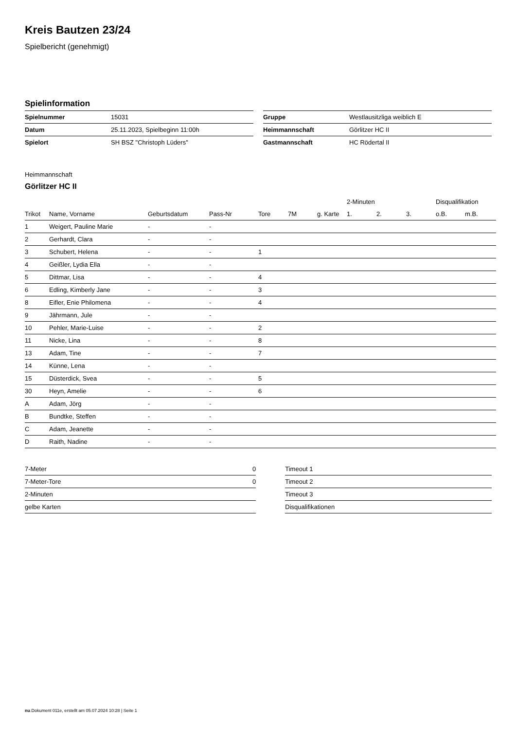Kreis Bautzen 23/24
Spielbericht (genehmigt)
Spielinformation
| Spielnummer | 15031 |
| Datum | 25.11.2023, Spielbeginn 11:00h |
| Spielort | SH BSZ "Christoph Lüders" |
| Gruppe | Westlausitzliga weiblich E |
| Heimmannschaft | Görlitzer HC II |
| Gastmannschaft | HC Rödertal II |
Heimmannschaft
Görlitzer HC II
| | | | | | | | 2-Minuten | | | Disqualifikation | |
| --- | --- | --- | --- | --- | --- | --- | --- | --- | --- | --- | --- |
| Trikot | Name, Vorname | Geburtsdatum | Pass-Nr | Tore | 7M | g. Karte | 1. | 2. | 3. | o.B. | m.B. |
| 1 | Weigert, Pauline Marie | - | - | | | | | | | | |
| 2 | Gerhardt, Clara | - | - | | | | | | | | |
| 3 | Schubert, Helena | - | - | 1 | | | | | | | |
| 4 | Geißler, Lydia Ella | - | - | | | | | | | | |
| 5 | Dittmar, Lisa | - | - | 4 | | | | | | | |
| 6 | Edling, Kimberly Jane | - | - | 3 | | | | | | | |
| 8 | Eifler, Enie Philomena | - | - | 4 | | | | | | | |
| 9 | Jährmann, Jule | - | - | | | | | | | | |
| 10 | Pehler, Marie-Luise | - | - | 2 | | | | | | | |
| 11 | Nicke, Lina | - | - | 8 | | | | | | | |
| 13 | Adam, Tine | - | - | 7 | | | | | | | |
| 14 | Künne, Lena | - | - | | | | | | | | |
| 15 | Düsterdick, Svea | - | - | 5 | | | | | | | |
| 30 | Heyn, Amelie | - | - | 6 | | | | | | | |
| A | Adam, Jörg | - | - | | | | | | | | |
| B | Bundtke, Steffen | - | - | | | | | | | | |
| C | Adam, Jeanette | - | - | | | | | | | | |
| D | Raith, Nadine | - | - | | | | | | | | |
| 7-Meter | 0 |
| 7-Meter-Tore | 0 |
| 2-Minuten | |
| gelbe Karten | |
| Timeout 1 |
| Timeout 2 |
| Timeout 3 |
| Disqualifikationen |
nu.Dokument 011e, erstellt am 05.07.2024 10:28 | Seite 1